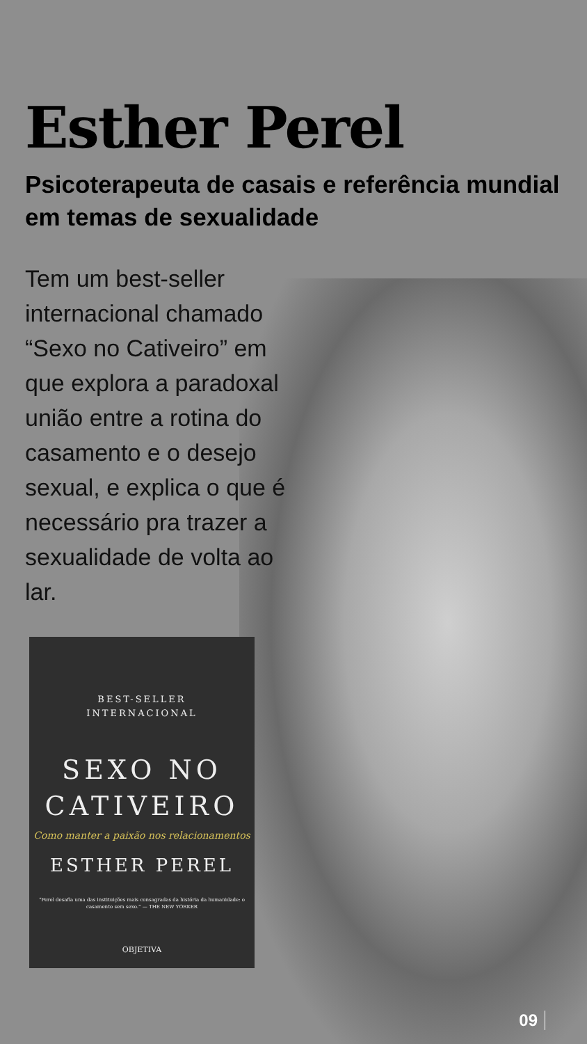Esther Perel
Psicoterapeuta de casais e referência mundial em temas de sexualidade
Tem um best-seller internacional chamado “Sexo no Cativeiro” em que explora a paradoxal união entre a rotina do casamento e o desejo sexual, e explica o que é necessário pra trazer a sexualidade de volta ao lar.
BEST-SELLER
INTERNACIONAL
SEXO NO
CATIVEIRO
Como manter a paixão nos relacionamentos
ESTHER PEREL
“Perel desafia uma das instituições mais consagradas da história da humanidade: o casamento sem sexo.” — THE NEW YORKER
OBJETIVA
09